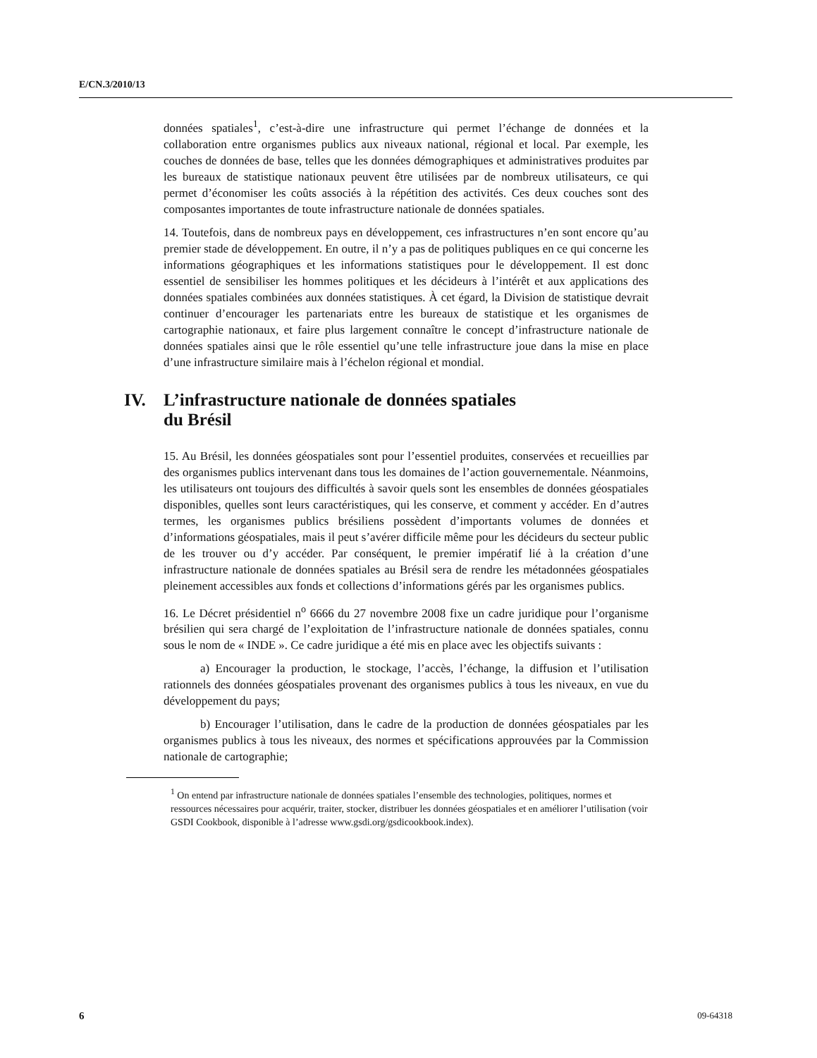E/CN.3/2010/13
données spatiales<sup>1</sup>, c’est-à-dire une infrastructure qui permet l’échange de données et la collaboration entre organismes publics aux niveaux national, régional et local. Par exemple, les couches de données de base, telles que les données démographiques et administratives produites par les bureaux de statistique nationaux peuvent être utilisées par de nombreux utilisateurs, ce qui permet d’économiser les coûts associés à la répétition des activités. Ces deux couches sont des composantes importantes de toute infrastructure nationale de données spatiales.
14. Toutefois, dans de nombreux pays en développement, ces infrastructures n’en sont encore qu’au premier stade de développement. En outre, il n’y a pas de politiques publiques en ce qui concerne les informations géographiques et les informations statistiques pour le développement. Il est donc essentiel de sensibiliser les hommes politiques et les décideurs à l’intérêt et aux applications des données spatiales combinées aux données statistiques. À cet égard, la Division de statistique devrait continuer d’encourager les partenariats entre les bureaux de statistique et les organismes de cartographie nationaux, et faire plus largement connaître le concept d’infrastructure nationale de données spatiales ainsi que le rôle essentiel qu’une telle infrastructure joue dans la mise en place d’une infrastructure similaire mais à l’échelon régional et mondial.
IV. L’infrastructure nationale de données spatiales
du Brésil
15. Au Brésil, les données géospatiales sont pour l’essentiel produites, conservées et recueillies par des organismes publics intervenant dans tous les domaines de l’action gouvernementale. Néanmoins, les utilisateurs ont toujours des difficultés à savoir quels sont les ensembles de données géospatiales disponibles, quelles sont leurs caractéristiques, qui les conserve, et comment y accéder. En d’autres termes, les organismes publics brésiliens possèdent d’importants volumes de données et d’informations géospatiales, mais il peut s’avérer difficile même pour les décideurs du secteur public de les trouver ou d’y accéder. Par conséquent, le premier impératif lié à la création d’une infrastructure nationale de données spatiales au Brésil sera de rendre les métadonnées géospatiales pleinement accessibles aux fonds et collections d’informations gérés par les organismes publics.
16. Le Décret présidentiel n<sup>o</sup> 6666 du 27 novembre 2008 fixe un cadre juridique pour l’organisme brésilien qui sera chargé de l’exploitation de l’infrastructure nationale de données spatiales, connu sous le nom de « INDE ». Ce cadre juridique a été mis en place avec les objectifs suivants :
a) Encourager la production, le stockage, l’accès, l’échange, la diffusion et l’utilisation rationnels des données géospatiales provenant des organismes publics à tous les niveaux, en vue du développement du pays;
b) Encourager l’utilisation, dans le cadre de la production de données géospatiales par les organismes publics à tous les niveaux, des normes et spécifications approuvées par la Commission nationale de cartographie;
<sup>1</sup> On entend par infrastructure nationale de données spatiales l’ensemble des technologies, politiques, normes et ressources nécessaires pour acquérir, traiter, stocker, distribuer les données géospatiales et en améliorer l’utilisation (voir GSDI Cookbook, disponible à l’adresse www.gsdi.org/gsdicookbook.index).
6 09-64318